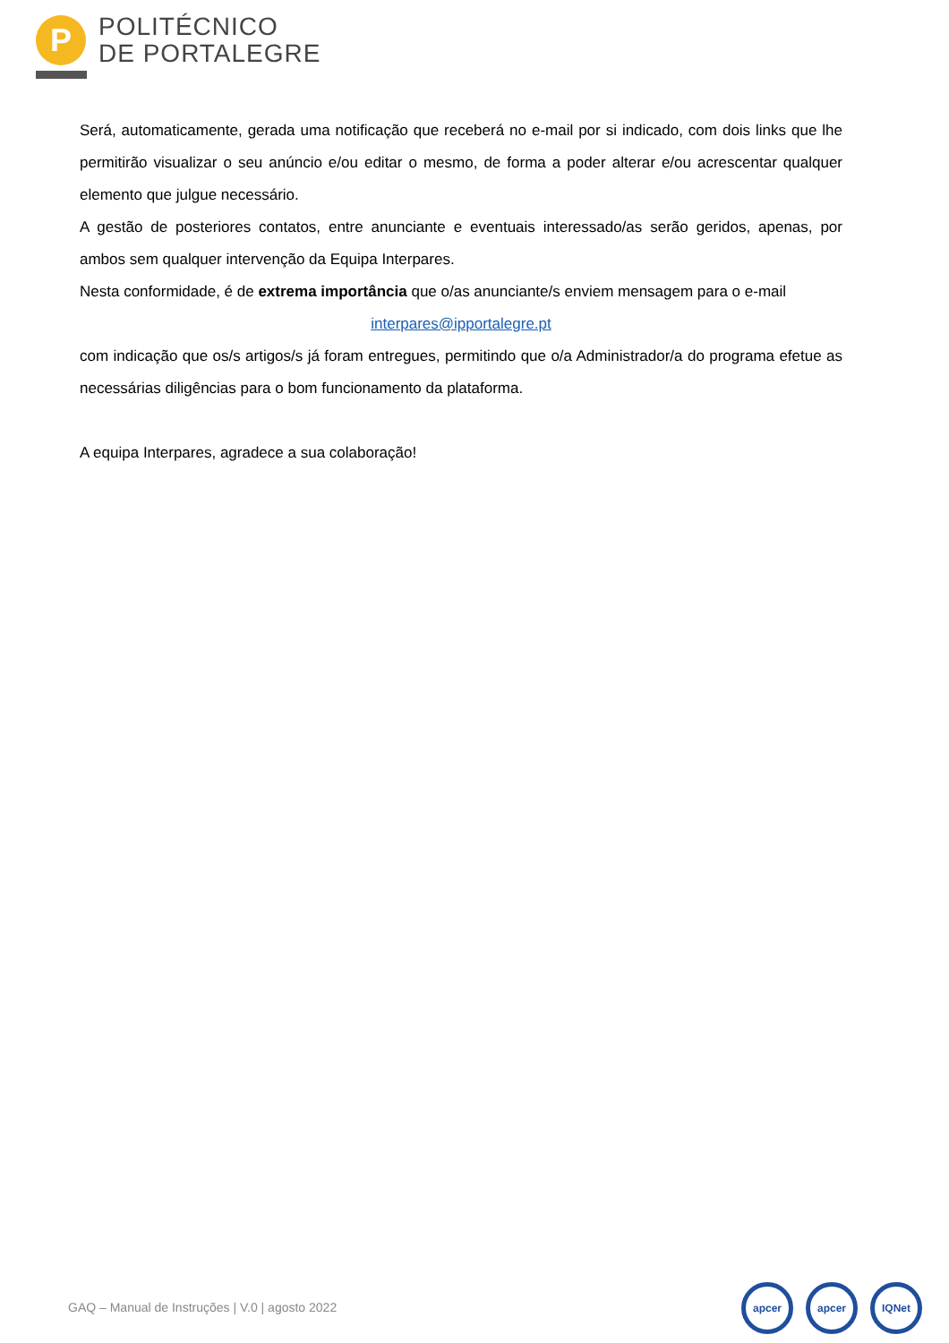P
POLITÉCNICO
DE PORTALEGRE
Será, automaticamente, gerada uma notificação que receberá no e-mail por si indicado, com dois links que lhe permitirão visualizar o seu anúncio e/ou editar o mesmo, de forma a poder alterar e/ou acrescentar qualquer elemento que julgue necessário.
A gestão de posteriores contatos, entre anunciante e eventuais interessado/as serão geridos, apenas, por ambos sem qualquer intervenção da Equipa Interpares.
Nesta conformidade, é de extrema importância que o/as anunciante/s enviem mensagem para o e-mail
interpares@ipportalegre.pt
com indicação que os/s artigos/s já foram entregues, permitindo que o/a Administrador/a do programa efetue as necessárias diligências para o bom funcionamento da plataforma.
A equipa Interpares, agradece a sua colaboração!
GAQ – Manual de Instruções | V.0 | agosto 2022
apcer apcer IQNet